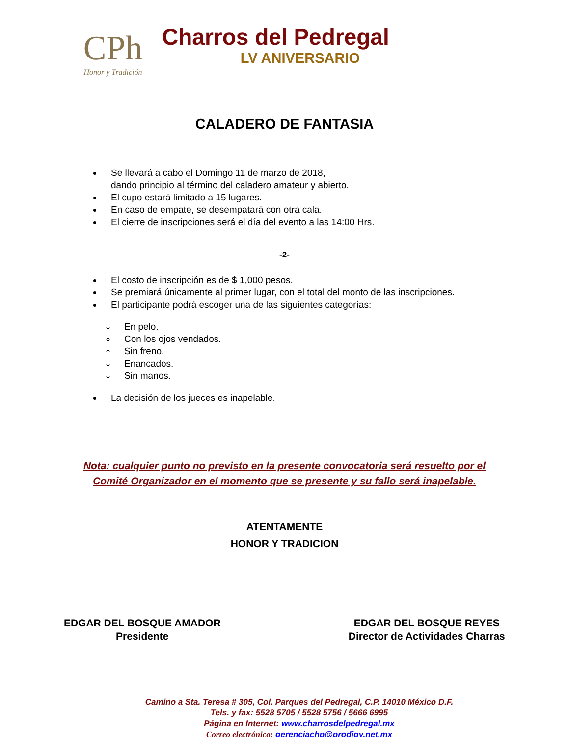CPh
Honor y Tradición
Charros del Pedregal
LV ANIVERSARIO
CALADERO DE FANTASIA
Se llevará a cabo el Domingo 11 de marzo de 2018,
dando principio al término del caladero amateur y abierto.
El cupo estará limitado a 15 lugares.
En caso de empate, se desempatará con otra cala.
El cierre de inscripciones será el día del evento a las 14:00 Hrs.
-2-
El costo de inscripción es de $ 1,000 pesos.
Se premiará únicamente al primer lugar, con el total del monto de las inscripciones.
El participante podrá escoger una de las siguientes categorías:
En pelo.
Con los ojos vendados.
Sin freno.
Enancados.
Sin manos.
La decisión de los jueces es inapelable.
Nota: cualquier punto no previsto en la presente convocatoria será resuelto por el
Comité Organizador en el momento que se presente y su fallo será inapelable.
ATENTAMENTE
HONOR Y TRADICION
EDGAR DEL BOSQUE AMADOR
Presidente
EDGAR DEL BOSQUE REYES
Director de Actividades Charras
Camino a Sta. Teresa # 305, Col. Parques del Pedregal, C.P. 14010 México D.F.
Tels. y fax: 5528 5705 / 5528 5756 / 5666 6995
Página en Internet: www.charrosdelpedregal.mx
Correo electrónico: gerenciachp@prodigy.net.mx